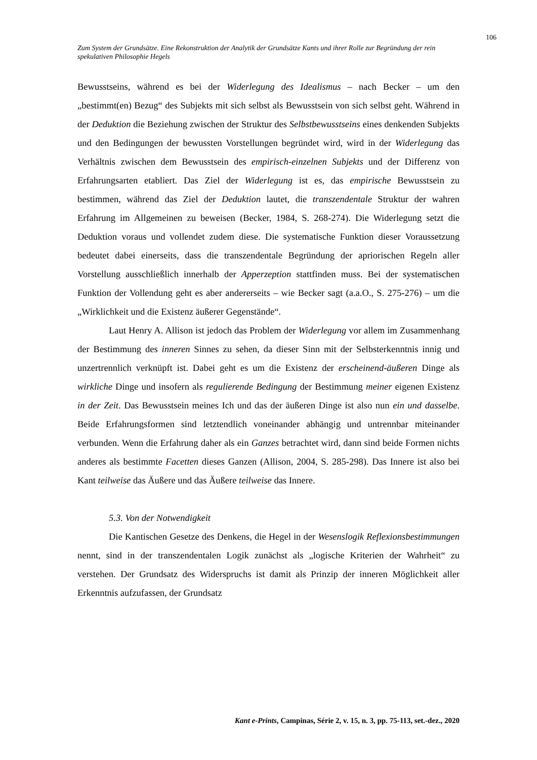106
Zum System der Grundsätze. Eine Rekonstruktion der Analytik der Grundsätze Kants und ihrer Rolle zur Begründung der rein spekulativen Philosophie Hegels
Bewusstseins, während es bei der Widerlegung des Idealismus – nach Becker – um den „bestimmt(en) Bezug“ des Subjekts mit sich selbst als Bewusstsein von sich selbst geht. Während in der Deduktion die Beziehung zwischen der Struktur des Selbstbewusstseins eines denkenden Subjekts und den Bedingungen der bewussten Vorstellungen begründet wird, wird in der Widerlegung das Verhältnis zwischen dem Bewusstsein des empirisch-einzelnen Subjekts und der Differenz von Erfahrungsarten etabliert. Das Ziel der Widerlegung ist es, das empirische Bewusstsein zu bestimmen, während das Ziel der Deduktion lautet, die transzendentale Struktur der wahren Erfahrung im Allgemeinen zu beweisen (Becker, 1984, S. 268-274). Die Widerlegung setzt die Deduktion voraus und vollendet zudem diese. Die systematische Funktion dieser Voraussetzung bedeutet dabei einerseits, dass die transzendentale Begründung der apriorischen Regeln aller Vorstellung ausschließlich innerhalb der Apperzeption stattfinden muss. Bei der systematischen Funktion der Vollendung geht es aber andererseits – wie Becker sagt (a.a.O., S. 275-276) – um die „Wirklichkeit und die Existenz äußerer Gegenstände“.
Laut Henry A. Allison ist jedoch das Problem der Widerlegung vor allem im Zusammenhang der Bestimmung des inneren Sinnes zu sehen, da dieser Sinn mit der Selbsterkenntnis innig und unzertrennlich verknüpft ist. Dabei geht es um die Existenz der erscheinend-äußeren Dinge als wirkliche Dinge und insofern als regulierende Bedingung der Bestimmung meiner eigenen Existenz in der Zeit. Das Bewusstsein meines Ich und das der äußeren Dinge ist also nun ein und dasselbe. Beide Erfahrungsformen sind letztendlich voneinander abhängig und untrennbar miteinander verbunden. Wenn die Erfahrung daher als ein Ganzes betrachtet wird, dann sind beide Formen nichts anderes als bestimmte Facetten dieses Ganzen (Allison, 2004, S. 285-298). Das Innere ist also bei Kant teilweise das Äußere und das Äußere teilweise das Innere.
5.3. Von der Notwendigkeit
Die Kantischen Gesetze des Denkens, die Hegel in der Wesenslogik Reflexionsbestimmungen nennt, sind in der transzendentalen Logik zunächst als „logische Kriterien der Wahrheit“ zu verstehen. Der Grundsatz des Widerspruchs ist damit als Prinzip der inneren Möglichkeit aller Erkenntnis aufzufassen, der Grundsatz
Kant e-Prints, Campinas, Série 2, v. 15, n. 3, pp. 75-113, set.-dez., 2020